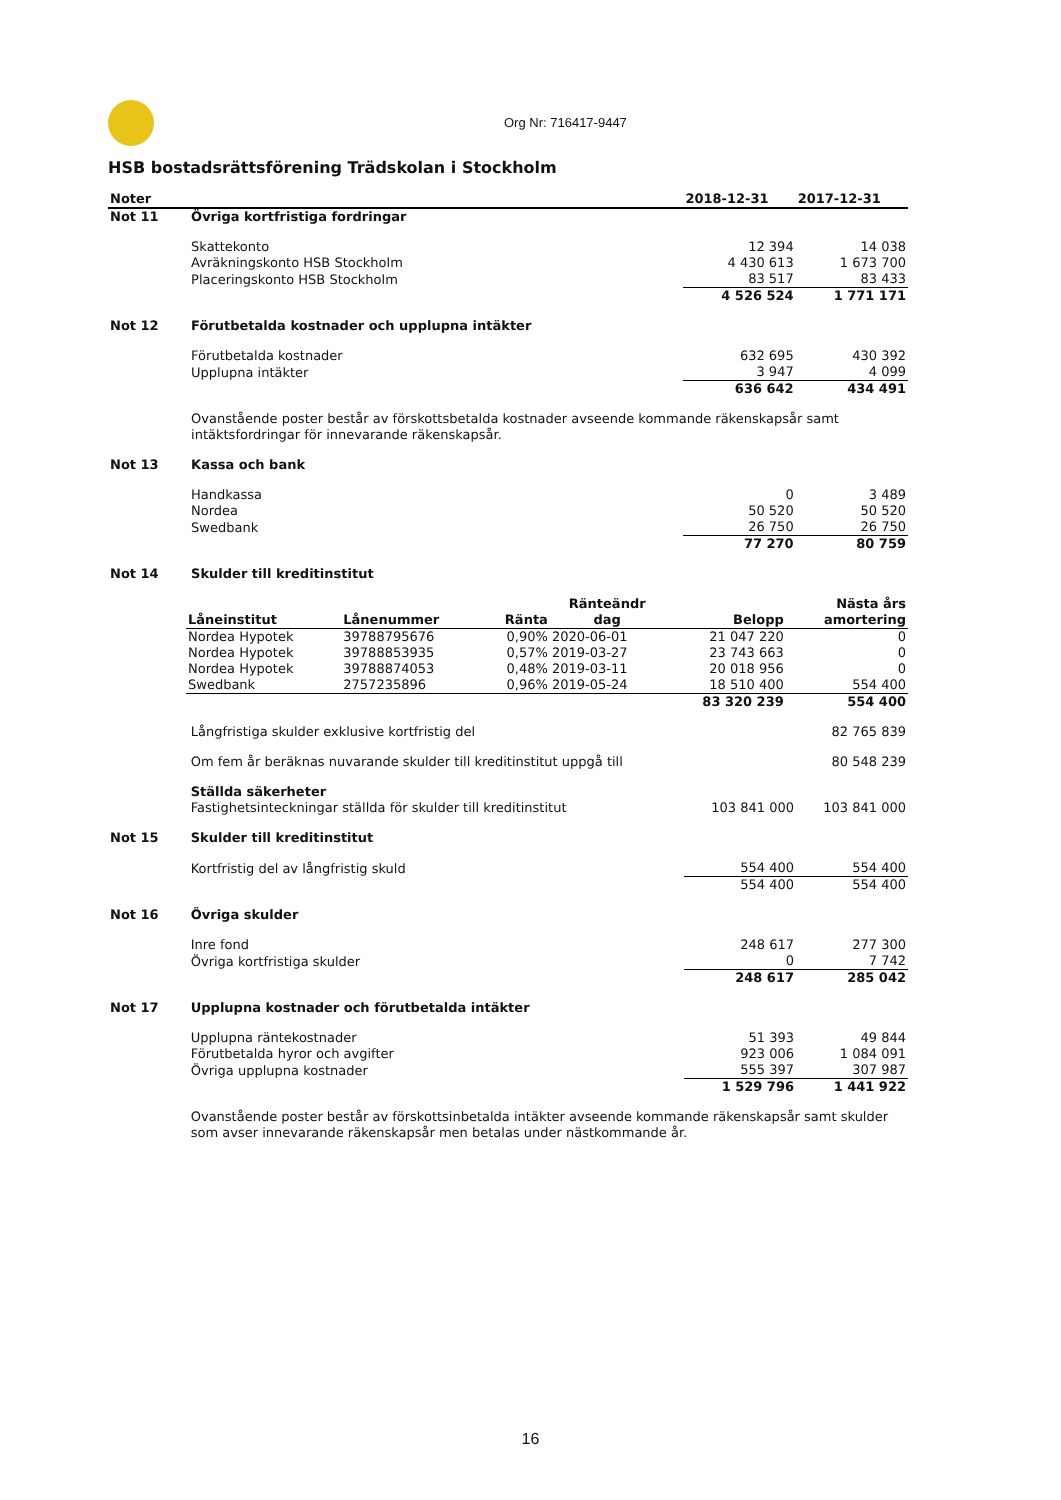Org Nr: 716417-9447
HSB bostadsrättsförening Trädskolan i Stockholm
| Noter | | 2018-12-31 | 2017-12-31 |
| --- | --- | --- | --- |
| Not 11 | Övriga kortfristiga fordringar | | |
| | Skattekonto | 12 394 | 14 038 |
| | Avräkningskonto HSB Stockholm | 4 430 613 | 1 673 700 |
| | Placeringskonto HSB Stockholm | 83 517 | 83 433 |
| | | 4 526 524 | 1 771 171 |
| Not 12 | Förutbetalda kostnader och upplupna intäkter | | |
| | Förutbetalda kostnader | 632 695 | 430 392 |
| | Upplupna intäkter | 3 947 | 4 099 |
| | | 636 642 | 434 491 |
| | Ovanstående poster består av förskottsbetalda kostnader avseende kommande räkenskapsår samt intäktsfordringar för innevarande räkenskapsår. | | |
| Not 13 | Kassa och bank | | |
| | Handkassa | 0 | 3 489 |
| | Nordea | 50 520 | 50 520 |
| | Swedbank | 26 750 | 26 750 |
| | | 77 270 | 80 759 |
| Not 14 | Skulder till kreditinstitut | | |
| Låneinstitut | Lånenummer | Ränta | Ränteändr dag | Belopp | Nästa års amortering |
| --- | --- | --- | --- | --- | --- |
| Nordea Hypotek | 39788795676 | 0,90% | 2020-06-01 | 21 047 220 | 0 |
| Nordea Hypotek | 39788853935 | 0,57% | 2019-03-27 | 23 743 663 | 0 |
| Nordea Hypotek | 39788874053 | 0,48% | 2019-03-11 | 20 018 956 | 0 |
| Swedbank | 2757235896 | 0,96% | 2019-05-24 | 18 510 400 | 554 400 |
| | | | | 83 320 239 | 554 400 |
| | Långfristiga skulder exklusive kortfristig del | | 82 765 839 |
| | Om fem år beräknas nuvarande skulder till kreditinstitut uppgå till | | 80 548 239 |
| | Ställda säkerheter Fastighetsinteckningar ställda för skulder till kreditinstitut | 103 841 000 | 103 841 000 |
| Not 15 | Skulder till kreditinstitut | | |
| | Kortfristig del av långfristig skuld | 554 400 | 554 400 |
| | | 554 400 | 554 400 |
| Not 16 | Övriga skulder | | |
| | Inre fond | 248 617 | 277 300 |
| | Övriga kortfristiga skulder | 0 | 7 742 |
| | | 248 617 | 285 042 |
| Not 17 | Upplupna kostnader och förutbetalda intäkter | | |
| | Upplupna räntekostnader | 51 393 | 49 844 |
| | Förutbetalda hyror och avgifter | 923 006 | 1 084 091 |
| | Övriga upplupna kostnader | 555 397 | 307 987 |
| | | 1 529 796 | 1 441 922 |
| | Ovanstående poster består av förskottsinbetalda intäkter avseende kommande räkenskapsår samt skulder som avser innevarande räkenskapsår men betalas under nästkommande år. | | |
16